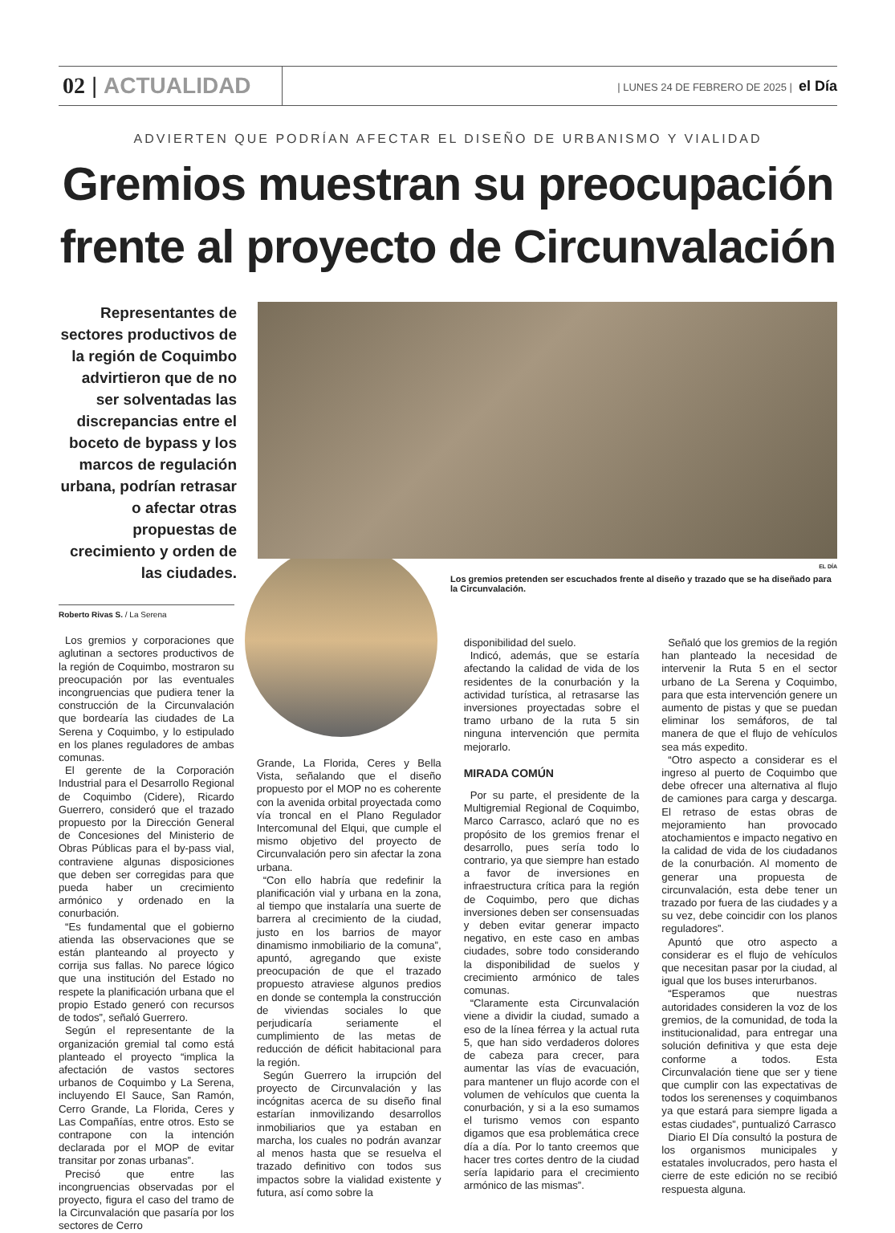02 | ACTUALIDAD
| LUNES 24 DE FEBRERO DE 2025 | el Día
ADVIERTEN QUE PODRÍAN AFECTAR EL DISEÑO DE URBANISMO Y VIALIDAD
Gremios muestran su preocupación frente al proyecto de Circunvalación
Representantes de sectores productivos de la región de Coquimbo advirtieron que de no ser solventadas las discrepancias entre el boceto de bypass y los marcos de regulación urbana, podrían retrasar o afectar otras propuestas de crecimiento y orden de las ciudades.
EL DÍA
Los gremios pretenden ser escuchados frente al diseño y trazado que se ha diseñado para la Circunvalación.
Roberto Rivas S. / La Serena
Los gremios y corporaciones que aglutinan a sectores productivos de la región de Coquimbo, mostraron su preocupación por las eventuales incongruencias que pudiera tener la construcción de la Circunvalación que bordearía las ciudades de La Serena y Coquimbo, y lo estipulado en los planes reguladores de ambas comunas.
El gerente de la Corporación Industrial para el Desarrollo Regional de Coquimbo (Cidere), Ricardo Guerrero, consideró que el trazado propuesto por la Dirección General de Concesiones del Ministerio de Obras Públicas para el by-pass vial, contraviene algunas disposiciones que deben ser corregidas para que pueda haber un crecimiento armónico y ordenado en la conurbación.
“Es fundamental que el gobierno atienda las observaciones que se están planteando al proyecto y corrija sus fallas. No parece lógico que una institución del Estado no respete la planificación urbana que el propio Estado generó con recursos de todos”, señaló Guerrero.
Según el representante de la organización gremial tal como está planteado el proyecto “implica la afectación de vastos sectores urbanos de Coquimbo y La Serena, incluyendo El Sauce, San Ramón, Cerro Grande, La Florida, Ceres y Las Compañías, entre otros. Esto se contrapone con la intención declarada por el MOP de evitar transitar por zonas urbanas”.
Precisó que entre las incongruencias observadas por el proyecto, figura el caso del tramo de la Circunvalación que pasaría por los sectores de Cerro
Grande, La Florida, Ceres y Bella Vista, señalando que el diseño propuesto por el MOP no es coherente con la avenida orbital proyectada como vía troncal en el Plano Regulador Intercomunal del Elqui, que cumple el mismo objetivo del proyecto de Circunvalación pero sin afectar la zona urbana.
“Con ello habría que redefinir la planificación vial y urbana en la zona, al tiempo que instalaría una suerte de barrera al crecimiento de la ciudad, justo en los barrios de mayor dinamismo inmobiliario de la comuna”, apuntó, agregando que existe preocupación de que el trazado propuesto atraviese algunos predios en donde se contempla la construcción de viviendas sociales lo que perjudicaría seriamente el cumplimiento de las metas de reducción de déficit habitacional para la región.
Según Guerrero la irrupción del proyecto de Circunvalación y las incógnitas acerca de su diseño final estarían inmovilizando desarrollos inmobiliarios que ya estaban en marcha, los cuales no podrán avanzar al menos hasta que se resuelva el trazado definitivo con todos sus impactos sobre la vialidad existente y futura, así como sobre la
disponibilidad del suelo.
Indicó, además, que se estaría afectando la calidad de vida de los residentes de la conurbación y la actividad turística, al retrasarse las inversiones proyectadas sobre el tramo urbano de la ruta 5 sin ninguna intervención que permita mejorarlo.
MIRADA COMÚN
Por su parte, el presidente de la Multigremial Regional de Coquimbo, Marco Carrasco, aclaró que no es propósito de los gremios frenar el desarrollo, pues sería todo lo contrario, ya que siempre han estado a favor de inversiones en infraestructura crítica para la región de Coquimbo, pero que dichas inversiones deben ser consensuadas y deben evitar generar impacto negativo, en este caso en ambas ciudades, sobre todo considerando la disponibilidad de suelos y crecimiento armónico de tales comunas.
“Claramente esta Circunvalación viene a dividir la ciudad, sumado a eso de la línea férrea y la actual ruta 5, que han sido verdaderos dolores de cabeza para crecer, para aumentar las vías de evacuación, para mantener un flujo acorde con el volumen de vehículos que cuenta la conurbación, y si a la eso sumamos el turismo vemos con espanto digamos que esa problemática crece día a día. Por lo tanto creemos que hacer tres cortes dentro de la ciudad sería lapidario para el crecimiento armónico de las mismas”.
Señaló que los gremios de la región han planteado la necesidad de intervenir la Ruta 5 en el sector urbano de La Serena y Coquimbo, para que esta intervención genere un aumento de pistas y que se puedan eliminar los semáforos, de tal manera de que el flujo de vehículos sea más expedito.
“Otro aspecto a considerar es el ingreso al puerto de Coquimbo que debe ofrecer una alternativa al flujo de camiones para carga y descarga. El retraso de estas obras de mejoramiento han provocado atochamientos e impacto negativo en la calidad de vida de los ciudadanos de la conurbación. Al momento de generar una propuesta de circunvalación, esta debe tener un trazado por fuera de las ciudades y a su vez, debe coincidir con los planos reguladores”.
Apuntó que otro aspecto a considerar es el flujo de vehículos que necesitan pasar por la ciudad, al igual que los buses interurbanos.
“Esperamos que nuestras autoridades consideren la voz de los gremios, de la comunidad, de toda la institucionalidad, para entregar una solución definitiva y que esta deje conforme a todos. Esta Circunvalación tiene que ser y tiene que cumplir con las expectativas de todos los serenenses y coquimbanos ya que estará para siempre ligada a estas ciudades”, puntualizó Carrasco
Diario El Día consultó la postura de los organismos municipales y estatales involucrados, pero hasta el cierre de este edición no se recibió respuesta alguna.